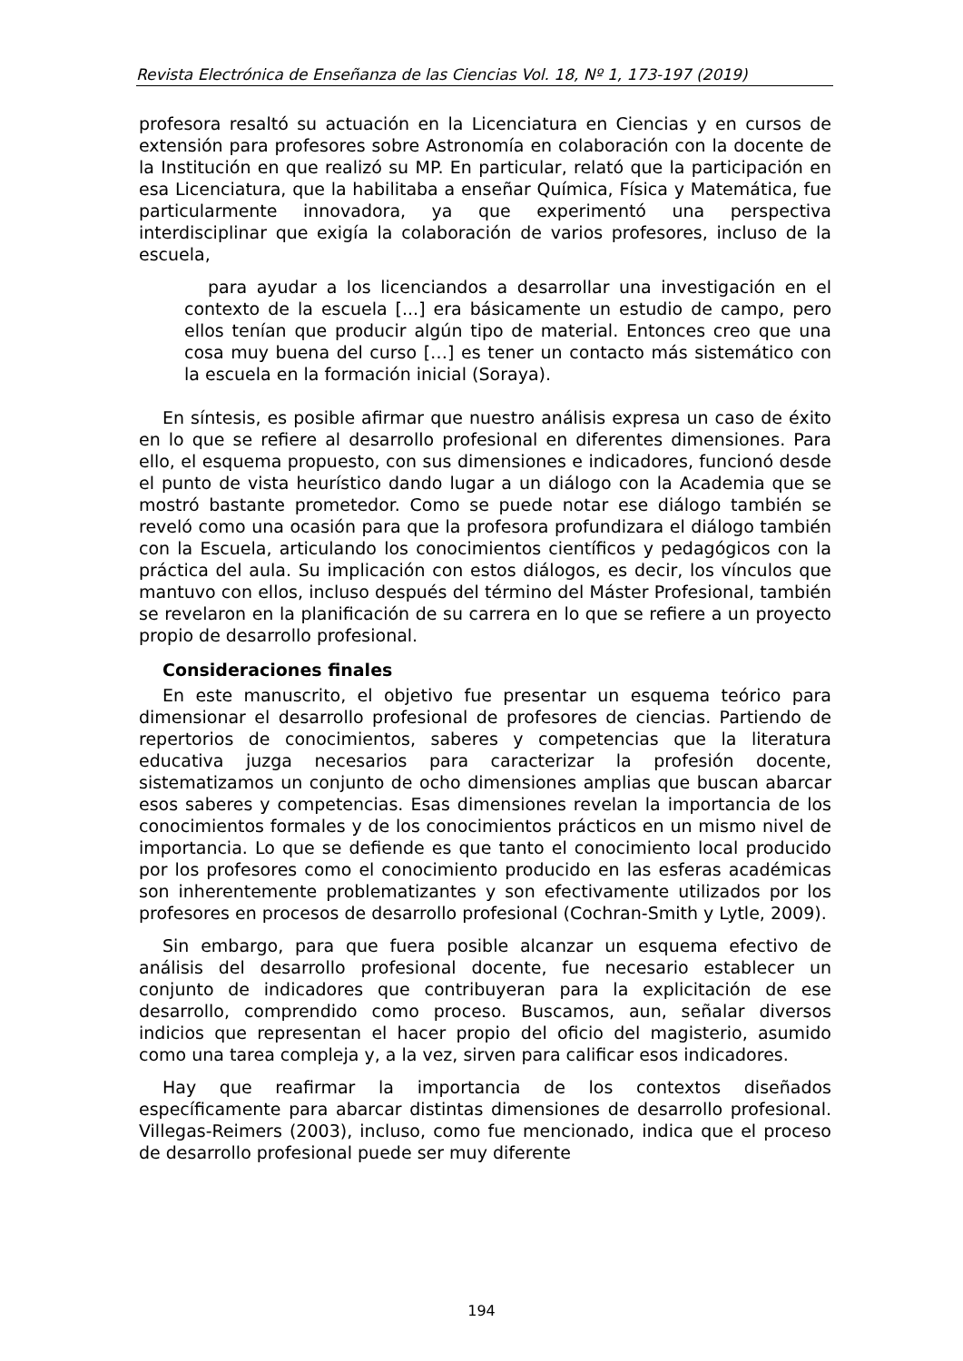Revista Electrónica de Enseñanza de las Ciencias Vol. 18, Nº 1, 173-197 (2019)
profesora resaltó su actuación en la Licenciatura en Ciencias y en cursos de extensión para profesores sobre Astronomía en colaboración con la docente de la Institución en que realizó su MP. En particular, relató que la participación en esa Licenciatura, que la habilitaba a enseñar Química, Física y Matemática, fue particularmente innovadora, ya que experimentó una perspectiva interdisciplinar que exigía la colaboración de varios profesores, incluso de la escuela,
para ayudar a los licenciandos a desarrollar una investigación en el contexto de la escuela [...] era básicamente un estudio de campo, pero ellos tenían que producir algún tipo de material. Entonces creo que una cosa muy buena del curso […] es tener un contacto más sistemático con la escuela en la formación inicial (Soraya).
En síntesis, es posible afirmar que nuestro análisis expresa un caso de éxito en lo que se refiere al desarrollo profesional en diferentes dimensiones. Para ello, el esquema propuesto, con sus dimensiones e indicadores, funcionó desde el punto de vista heurístico dando lugar a un diálogo con la Academia que se mostró bastante prometedor. Como se puede notar ese diálogo también se reveló como una ocasión para que la profesora profundizara el diálogo también con la Escuela, articulando los conocimientos científicos y pedagógicos con la práctica del aula. Su implicación con estos diálogos, es decir, los vínculos que mantuvo con ellos, incluso después del término del Máster Profesional, también se revelaron en la planificación de su carrera en lo que se refiere a un proyecto propio de desarrollo profesional.
Consideraciones finales
En este manuscrito, el objetivo fue presentar un esquema teórico para dimensionar el desarrollo profesional de profesores de ciencias. Partiendo de repertorios de conocimientos, saberes y competencias que la literatura educativa juzga necesarios para caracterizar la profesión docente, sistematizamos un conjunto de ocho dimensiones amplias que buscan abarcar esos saberes y competencias. Esas dimensiones revelan la importancia de los conocimientos formales y de los conocimientos prácticos en un mismo nivel de importancia. Lo que se defiende es que tanto el conocimiento local producido por los profesores como el conocimiento producido en las esferas académicas son inherentemente problematizantes y son efectivamente utilizados por los profesores en procesos de desarrollo profesional (Cochran-Smith y Lytle, 2009).
Sin embargo, para que fuera posible alcanzar un esquema efectivo de análisis del desarrollo profesional docente, fue necesario establecer un conjunto de indicadores que contribuyeran para la explicitación de ese desarrollo, comprendido como proceso. Buscamos, aun, señalar diversos indicios que representan el hacer propio del oficio del magisterio, asumido como una tarea compleja y, a la vez, sirven para calificar esos indicadores.
Hay que reafirmar la importancia de los contextos diseñados específicamente para abarcar distintas dimensiones de desarrollo profesional. Villegas-Reimers (2003), incluso, como fue mencionado, indica que el proceso de desarrollo profesional puede ser muy diferente
194